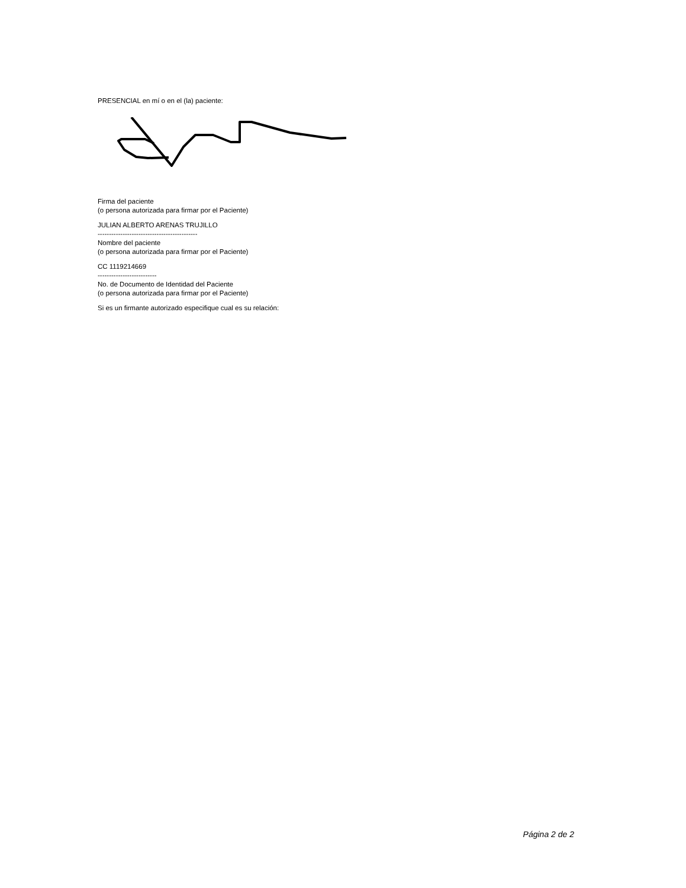PRESENCIAL en mí o en el (la) paciente:
Firma del paciente
(o persona autorizada para firmar por el Paciente)
JULIAN ALBERTO ARENAS TRUJILLO
--------------------------------------------
Nombre del paciente
(o persona autorizada para firmar por el Paciente)
CC 1119214669
--------------------------
No. de Documento de Identidad del Paciente
(o persona autorizada para firmar por el Paciente)
Si es un firmante autorizado especifique cual es su relación:
Página 2 de 2